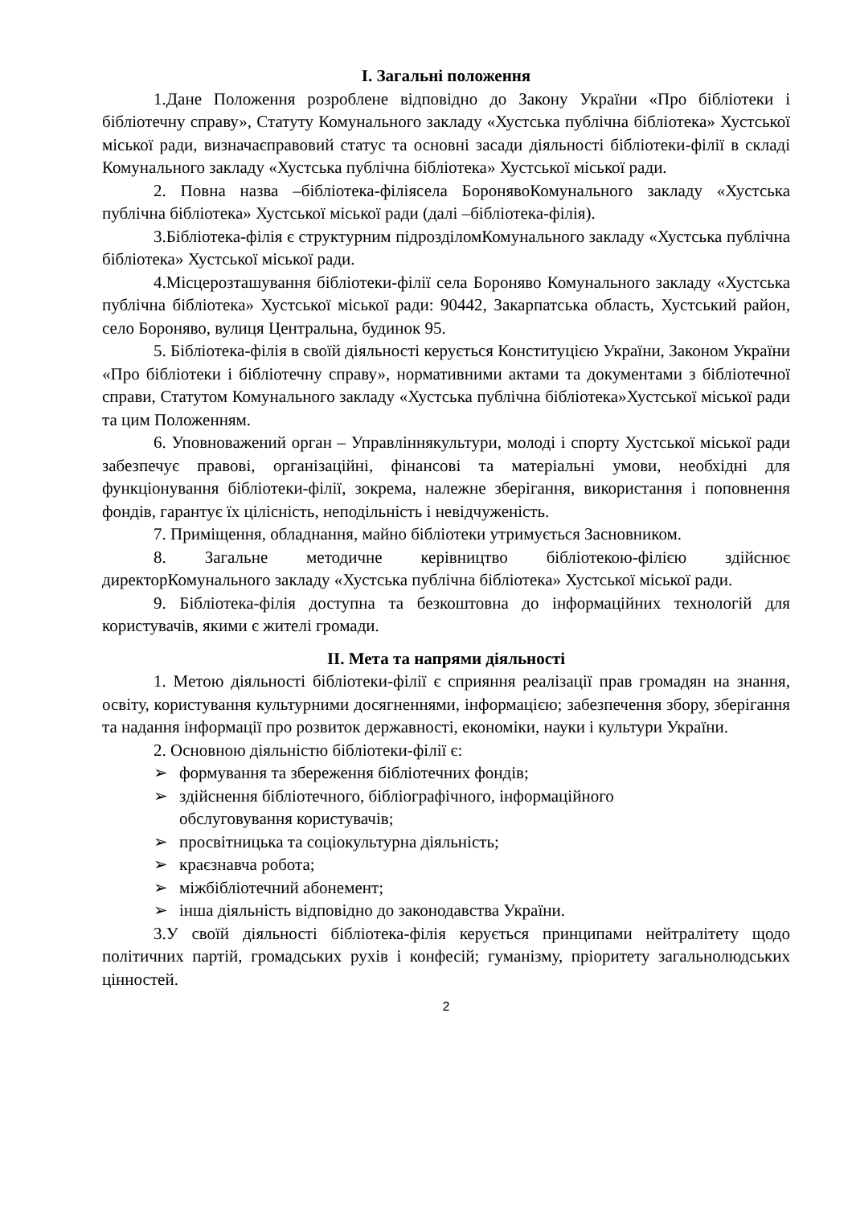І. Загальні положення
1.Дане Положення розроблене відповідно до Закону України «Про бібліотеки і бібліотечну справу», Статуту Комунального закладу «Хустська публічна бібліотека» Хустської міської ради, визначаєправовий статус та основні засади діяльності бібліотеки-філії в складі Комунального закладу «Хустська публічна бібліотека» Хустської міської ради.
2. Повна назва –бібліотека-філіясела БоронявоКомунального закладу «Хустська публічна бібліотека» Хустської міської ради (далі –бібліотека-філія).
3.Бібліотека-філія є структурним підрозділомКомунального закладу «Хустська публічна бібліотека» Хустської міської ради.
4.Місцерозташування бібліотеки-філії села Бороняво Комунального закладу «Хустська публічна бібліотека» Хустської міської ради: 90442, Закарпатська область, Хустський район, село Бороняво, вулиця Центральна, будинок 95.
5. Бібліотека-філія в своїй діяльності керується Конституцією України, Законом України «Про бібліотеки і бібліотечну справу», нормативними актами та документами з бібліотечної справи, Статутом Комунального закладу «Хустська публічна бібліотека»Хустської міської ради та цим Положенням.
6. Уповноважений орган – Управліннякультури, молоді і спорту Хустської міської ради забезпечує правові, організаційні, фінансові та матеріальні умови, необхідні для функціонування бібліотеки-філії, зокрема, належне зберігання, використання і поповнення фондів, гарантує їх цілісність, неподільність і невідчуженість.
7. Приміщення, обладнання, майно бібліотеки утримується Засновником.
8. Загальне методичне керівництво бібліотекою-філією здійснює директорКомунального закладу «Хустська публічна бібліотека» Хустської міської ради.
9. Бібліотека-філія доступна та безкоштовна до інформаційних технологій для користувачів, якими є жителі громади.
ІІ. Мета та напрями діяльності
1. Метою діяльності бібліотеки-філії є сприяння реалізації прав громадян на знання, освіту, користування культурними досягненнями, інформацією; забезпечення збору, зберігання та надання інформації про розвиток державності, економіки, науки і культури України.
2. Основною діяльністю бібліотеки-філії є:
➢ формування та збереження бібліотечних фондів;
➢ здійснення бібліотечного, бібліографічного, інформаційного
обслуговування користувачів;
➢ просвітницька та соціокультурна діяльність;
➢ краєзнавча робота;
➢ міжбібліотечний абонемент;
➢ інша діяльність відповідно до законодавства України.
3.У своїй діяльності бібліотека-філія керується принципами нейтралітету щодо політичних партій, громадських рухів і конфесій; гуманізму, пріоритету загальнолюдських цінностей.
2